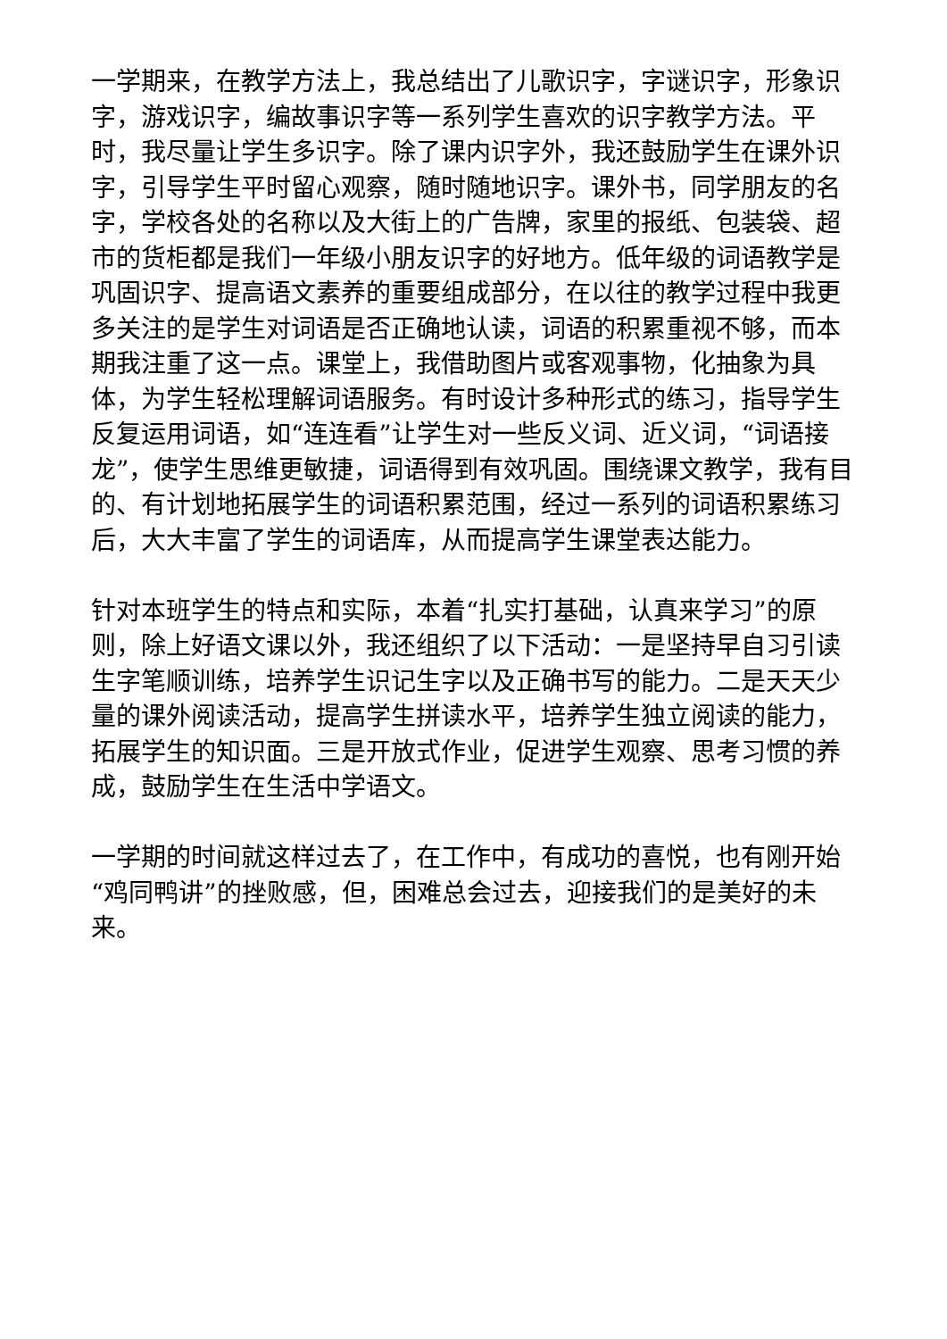一学期来，在教学方法上，我总结出了儿歌识字，字谜识字，形象识字，游戏识字，编故事识字等一系列学生喜欢的识字教学方法。平时，我尽量让学生多识字。除了课内识字外，我还鼓励学生在课外识字，引导学生平时留心观察，随时随地识字。课外书，同学朋友的名字，学校各处的名称以及大街上的广告牌，家里的报纸、包装袋、超市的货柜都是我们一年级小朋友识字的好地方。低年级的词语教学是巩固识字、提高语文素养的重要组成部分，在以往的教学过程中我更多关注的是学生对词语是否正确地认读，词语的积累重视不够，而本期我注重了这一点。课堂上，我借助图片或客观事物，化抽象为具体，为学生轻松理解词语服务。有时设计多种形式的练习，指导学生反复运用词语，如“连连看”让学生对一些反义词、近义词，“词语接龙”，使学生思维更敏捷，词语得到有效巩固。围绕课文教学，我有目的、有计划地拓展学生的词语积累范围，经过一系列的词语积累练习后，大大丰富了学生的词语库，从而提高学生课堂表达能力。
针对本班学生的特点和实际，本着“扎实打基础，认真来学习”的原则，除上好语文课以外，我还组织了以下活动：一是坚持早自习引读生字笔顺训练，培养学生识记生字以及正确书写的能力。二是天天少量的课外阅读活动，提高学生拼读水平，培养学生独立阅读的能力，拓展学生的知识面。三是开放式作业，促进学生观察、思考习惯的养成，鼓励学生在生活中学语文。
一学期的时间就这样过去了，在工作中，有成功的喜悦，也有刚开始“鸡同鸭讲”的挫败感，但，困难总会过去，迎接我们的是美好的未来。